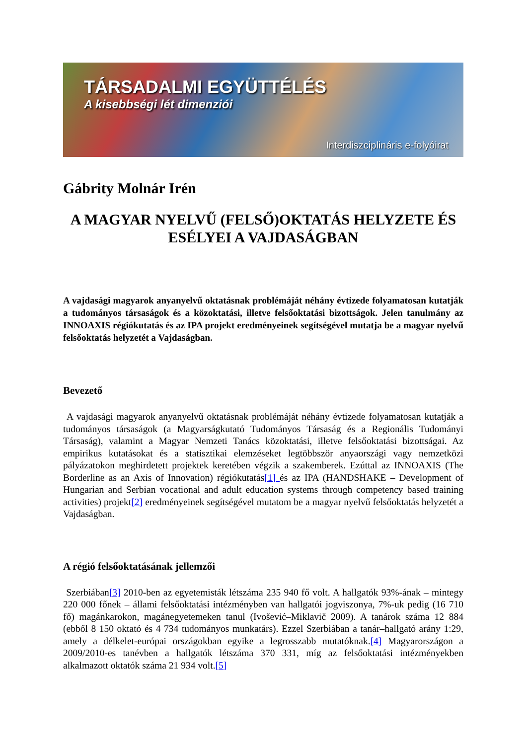TÁRSADALMI EGYÜTTÉLÉS
A kisebbségi lét dimenziói
Interdiszciplináris e-folyóirat
Gábrity Molnár Irén
A MAGYAR NYELVŰ (FELSŐ)OKTATÁS HELYZETE ÉS ESÉLYEI A VAJDASÁGBAN
A vajdasági magyarok anyanyelvű oktatásnak problémáját néhány évtizede folyamatosan kutatják a tudományos társaságok és a közoktatási, illetve felsőoktatási bizottságok. Jelen tanulmány az INNOAXIS régiókutatás és az IPA projekt eredményeinek segítségével mutatja be a magyar nyelvű felsőoktatás helyzetét a Vajdaságban.
Bevezető
A vajdasági magyarok anyanyelvű oktatásnak problémáját néhány évtizede folyamatosan kutatják a tudományos társaságok (a Magyarságkutató Tudományos Társaság és a Regionális Tudományi Társaság), valamint a Magyar Nemzeti Tanács közoktatási, illetve felsőoktatási bizottságai. Az empirikus kutatásokat és a statisztikai elemzéseket legtöbbször anyaországi vagy nemzetközi pályázatokon meghirdetett projektek keretében végzik a szakemberek. Ezúttal az INNOAXIS (The Borderline as an Axis of Innovation) régiókutatás[1] és az IPA (HANDSHAKE – Development of Hungarian and Serbian vocational and adult education systems through competency based training activities) projekt[2] eredményeinek segítségével mutatom be a magyar nyelvű felsőoktatás helyzetét a Vajdaságban.
A régió felsőoktatásának jellemzői
Szerbiában[3] 2010-ben az egyetemisták létszáma 235 940 fő volt. A hallgatók 93%-ának – mintegy 220 000 főnek – állami felsőoktatási intézményben van hallgatói jogviszonya, 7%-uk pedig (16 710 fő) magánkarokon, magánegyetemeken tanul (Ivošević–Miklavič 2009). A tanárok száma 12 884 (ebből 8 150 oktató és 4 734 tudományos munkatárs). Ezzel Szerbiában a tanár–hallgató arány 1:29, amely a délkelet-európai országokban egyike a legrosszabb mutatóknak.[4] Magyarországon a 2009/2010-es tanévben a hallgatók létszáma 370 331, míg az felsőoktatási intézményekben alkalmazott oktatók száma 21 934 volt.[5]